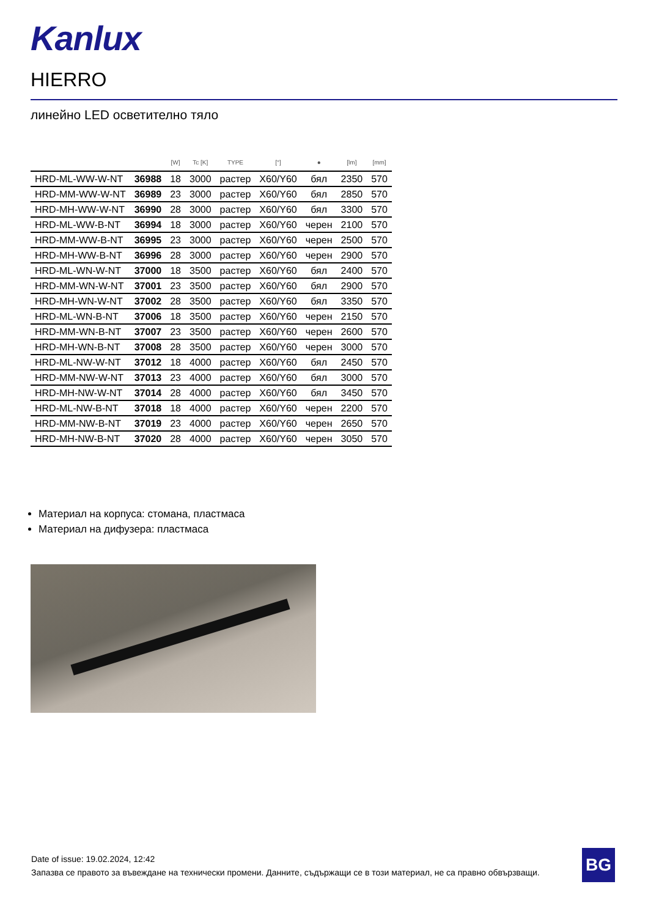Kanlux
HIERRO
линейно LED осветително тяло
| | | [W] | Tc [K] | TYPE | [°] | ● | [lm] | [mm] |
| --- | --- | --- | --- | --- | --- | --- | --- | --- |
| HRD-ML-WW-W-NT | 36988 | 18 | 3000 | растер | X60/Y60 | бял | 2350 | 570 |
| HRD-MM-WW-W-NT | 36989 | 23 | 3000 | растер | X60/Y60 | бял | 2850 | 570 |
| HRD-MH-WW-W-NT | 36990 | 28 | 3000 | растер | X60/Y60 | бял | 3300 | 570 |
| HRD-ML-WW-B-NT | 36994 | 18 | 3000 | растер | X60/Y60 | черен | 2100 | 570 |
| HRD-MM-WW-B-NT | 36995 | 23 | 3000 | растер | X60/Y60 | черен | 2500 | 570 |
| HRD-MH-WW-B-NT | 36996 | 28 | 3000 | растер | X60/Y60 | черен | 2900 | 570 |
| HRD-ML-WN-W-NT | 37000 | 18 | 3500 | растер | X60/Y60 | бял | 2400 | 570 |
| HRD-MM-WN-W-NT | 37001 | 23 | 3500 | растер | X60/Y60 | бял | 2900 | 570 |
| HRD-MH-WN-W-NT | 37002 | 28 | 3500 | растер | X60/Y60 | бял | 3350 | 570 |
| HRD-ML-WN-B-NT | 37006 | 18 | 3500 | растер | X60/Y60 | черен | 2150 | 570 |
| HRD-MM-WN-B-NT | 37007 | 23 | 3500 | растер | X60/Y60 | черен | 2600 | 570 |
| HRD-MH-WN-B-NT | 37008 | 28 | 3500 | растер | X60/Y60 | черен | 3000 | 570 |
| HRD-ML-NW-W-NT | 37012 | 18 | 4000 | растер | X60/Y60 | бял | 2450 | 570 |
| HRD-MM-NW-W-NT | 37013 | 23 | 4000 | растер | X60/Y60 | бял | 3000 | 570 |
| HRD-MH-NW-W-NT | 37014 | 28 | 4000 | растер | X60/Y60 | бял | 3450 | 570 |
| HRD-ML-NW-B-NT | 37018 | 18 | 4000 | растер | X60/Y60 | черен | 2200 | 570 |
| HRD-MM-NW-B-NT | 37019 | 23 | 4000 | растер | X60/Y60 | черен | 2650 | 570 |
| HRD-MH-NW-B-NT | 37020 | 28 | 4000 | растер | X60/Y60 | черен | 3050 | 570 |
Материал на корпуса: стомана, пластмаса
Материал на дифузера: пластмаса
Date of issue: 19.02.2024, 12:42
Запазва се правото за въвеждане на технически промени. Данните, съдържащи се в този материал, не са правно обвързващи.
BG